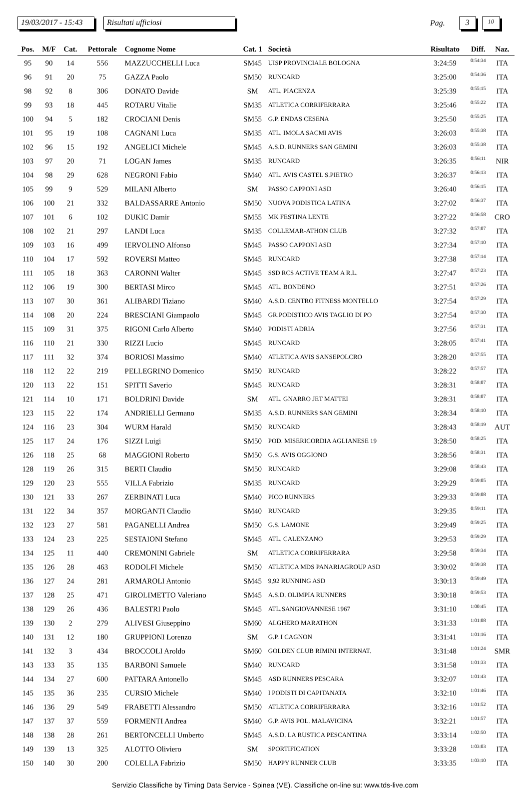19/03/2017 - 15:43
Risultati ufficiosi
Pag.
3
10
| Pos. | M/F | Cat. | Pettorale | Cognome Nome | Cat. 1 | Società | Risultato | Diff. | Naz. |
| --- | --- | --- | --- | --- | --- | --- | --- | --- | --- |
| 95 | 90 | 14 | 556 | MAZZUCCHELLI Luca | SM45 | UISP PROVINCIALE BOLOGNA | 3:24:59 | 0:54:34 | ITA |
| 96 | 91 | 20 | 75 | GAZZA Paolo | SM50 | RUNCARD | 3:25:00 | 0:54:36 | ITA |
| 98 | 92 | 8 | 306 | DONATO Davide | SM | ATL. PIACENZA | 3:25:39 | 0:55:15 | ITA |
| 99 | 93 | 18 | 445 | ROTARU Vitalie | SM35 | ATLETICA CORRIFERRARA | 3:25:46 | 0:55:22 | ITA |
| 100 | 94 | 5 | 182 | CROCIANI Denis | SM55 | G.P. ENDAS CESENA | 3:25:50 | 0:55:25 | ITA |
| 101 | 95 | 19 | 108 | CAGNANI Luca | SM35 | ATL. IMOLA SACMI AVIS | 3:26:03 | 0:55:38 | ITA |
| 102 | 96 | 15 | 192 | ANGELICI Michele | SM45 | A.S.D. RUNNERS SAN GEMINI | 3:26:03 | 0:55:38 | ITA |
| 103 | 97 | 20 | 71 | LOGAN James | SM35 | RUNCARD | 3:26:35 | 0:56:11 | NIR |
| 104 | 98 | 29 | 628 | NEGRONI Fabio | SM40 | ATL. AVIS CASTEL S.PIETRO | 3:26:37 | 0:56:13 | ITA |
| 105 | 99 | 9 | 529 | MILANI Alberto | SM | PASSO CAPPONI ASD | 3:26:40 | 0:56:15 | ITA |
| 106 | 100 | 21 | 332 | BALDASSARRE Antonio | SM50 | NUOVA PODISTICA LATINA | 3:27:02 | 0:56:37 | ITA |
| 107 | 101 | 6 | 102 | DUKIC Damir | SM55 | MK FESTINA LENTE | 3:27:22 | 0:56:58 | CRO |
| 108 | 102 | 21 | 297 | LANDI Luca | SM35 | COLLEMAR-ATHON CLUB | 3:27:32 | 0:57:07 | ITA |
| 109 | 103 | 16 | 499 | IERVOLINO Alfonso | SM45 | PASSO CAPPONI ASD | 3:27:34 | 0:57:10 | ITA |
| 110 | 104 | 17 | 592 | ROVERSI Matteo | SM45 | RUNCARD | 3:27:38 | 0:57:14 | ITA |
| 111 | 105 | 18 | 363 | CARONNI Walter | SM45 | SSD RCS ACTIVE TEAM A R.L. | 3:27:47 | 0:57:23 | ITA |
| 112 | 106 | 19 | 300 | BERTASI Mirco | SM45 | ATL. BONDENO | 3:27:51 | 0:57:26 | ITA |
| 113 | 107 | 30 | 361 | ALIBARDI Tiziano | SM40 | A.S.D. CENTRO FITNESS MONTELLO | 3:27:54 | 0:57:29 | ITA |
| 114 | 108 | 20 | 224 | BRESCIANI Giampaolo | SM45 | GR.PODISTICO AVIS TAGLIO DI PO | 3:27:54 | 0:57:30 | ITA |
| 115 | 109 | 31 | 375 | RIGONI Carlo Alberto | SM40 | PODISTI ADRIA | 3:27:56 | 0:57:31 | ITA |
| 116 | 110 | 21 | 330 | RIZZI Lucio | SM45 | RUNCARD | 3:28:05 | 0:57:41 | ITA |
| 117 | 111 | 32 | 374 | BORIOSI Massimo | SM40 | ATLETICA AVIS SANSEPOLCRO | 3:28:20 | 0:57:55 | ITA |
| 118 | 112 | 22 | 219 | PELLEGRINO Domenico | SM50 | RUNCARD | 3:28:22 | 0:57:57 | ITA |
| 120 | 113 | 22 | 151 | SPITTI Saverio | SM45 | RUNCARD | 3:28:31 | 0:58:07 | ITA |
| 121 | 114 | 10 | 171 | BOLDRINI Davide | SM | ATL. GNARRO JET MATTEI | 3:28:31 | 0:58:07 | ITA |
| 123 | 115 | 22 | 174 | ANDRIELLI Germano | SM35 | A.S.D. RUNNERS SAN GEMINI | 3:28:34 | 0:58:10 | ITA |
| 124 | 116 | 23 | 304 | WURM Harald | SM50 | RUNCARD | 3:28:43 | 0:58:19 | AUT |
| 125 | 117 | 24 | 176 | SIZZI Luigi | SM50 | POD. MISERICORDIA AGLIANESE 19 | 3:28:50 | 0:58:25 | ITA |
| 126 | 118 | 25 | 68 | MAGGIONI Roberto | SM50 | G.S. AVIS OGGIONO | 3:28:56 | 0:58:31 | ITA |
| 128 | 119 | 26 | 315 | BERTI Claudio | SM50 | RUNCARD | 3:29:08 | 0:58:43 | ITA |
| 129 | 120 | 23 | 555 | VILLA Fabrizio | SM35 | RUNCARD | 3:29:29 | 0:59:05 | ITA |
| 130 | 121 | 33 | 267 | ZERBINATI Luca | SM40 | PICO RUNNERS | 3:29:33 | 0:59:08 | ITA |
| 131 | 122 | 34 | 357 | MORGANTI Claudio | SM40 | RUNCARD | 3:29:35 | 0:59:11 | ITA |
| 132 | 123 | 27 | 581 | PAGANELLI Andrea | SM50 | G.S. LAMONE | 3:29:49 | 0:59:25 | ITA |
| 133 | 124 | 23 | 225 | SESTAIONI Stefano | SM45 | ATL. CALENZANO | 3:29:53 | 0:59:29 | ITA |
| 134 | 125 | 11 | 440 | CREMONINI Gabriele | SM | ATLETICA CORRIFERRARA | 3:29:58 | 0:59:34 | ITA |
| 135 | 126 | 28 | 463 | RODOLFI Michele | SM50 | ATLETICA MDS PANARIAGROUP ASD | 3:30:02 | 0:59:38 | ITA |
| 136 | 127 | 24 | 281 | ARMAROLI Antonio | SM45 | 9,92 RUNNING ASD | 3:30:13 | 0:59:49 | ITA |
| 137 | 128 | 25 | 471 | GIROLIMETTO Valeriano | SM45 | A.S.D. OLIMPIA RUNNERS | 3:30:18 | 0:59:53 | ITA |
| 138 | 129 | 26 | 436 | BALESTRI Paolo | SM45 | ATL.SANGIOVANNESE 1967 | 3:31:10 | 1:00:45 | ITA |
| 139 | 130 | 2 | 279 | ALIVESI Giuseppino | SM60 | ALGHERO MARATHON | 3:31:33 | 1:01:08 | ITA |
| 140 | 131 | 12 | 180 | GRUPPIONI Lorenzo | SM | G.P. I CAGNON | 3:31:41 | 1:01:16 | ITA |
| 141 | 132 | 3 | 434 | BROCCOLI Aroldo | SM60 | GOLDEN CLUB RIMINI INTERNAT. | 3:31:48 | 1:01:24 | SMR |
| 143 | 133 | 35 | 135 | BARBONI Samuele | SM40 | RUNCARD | 3:31:58 | 1:01:33 | ITA |
| 144 | 134 | 27 | 600 | PATTARA Antonello | SM45 | ASD RUNNERS PESCARA | 3:32:07 | 1:01:43 | ITA |
| 145 | 135 | 36 | 235 | CURSIO Michele | SM40 | I PODISTI DI CAPITANATA | 3:32:10 | 1:01:46 | ITA |
| 146 | 136 | 29 | 549 | FRABETTI Alessandro | SM50 | ATLETICA CORRIFERRARA | 3:32:16 | 1:01:52 | ITA |
| 147 | 137 | 37 | 559 | FORMENTI Andrea | SM40 | G.P. AVIS POL. MALAVICINA | 3:32:21 | 1:01:57 | ITA |
| 148 | 138 | 28 | 261 | BERTONCELLI Umberto | SM45 | A.S.D. LA RUSTICA PESCANTINA | 3:33:14 | 1:02:50 | ITA |
| 149 | 139 | 13 | 325 | ALOTTO Oliviero | SM | SPORTIFICATION | 3:33:28 | 1:03:03 | ITA |
| 150 | 140 | 30 | 200 | COLELLA Fabrizio | SM50 | HAPPY RUNNER CLUB | 3:33:35 | 1:03:10 | ITA |
Servizio Classifiche by Timing Data Service - Spinea (VE). Classifiche on-line su: www.tds-live.com